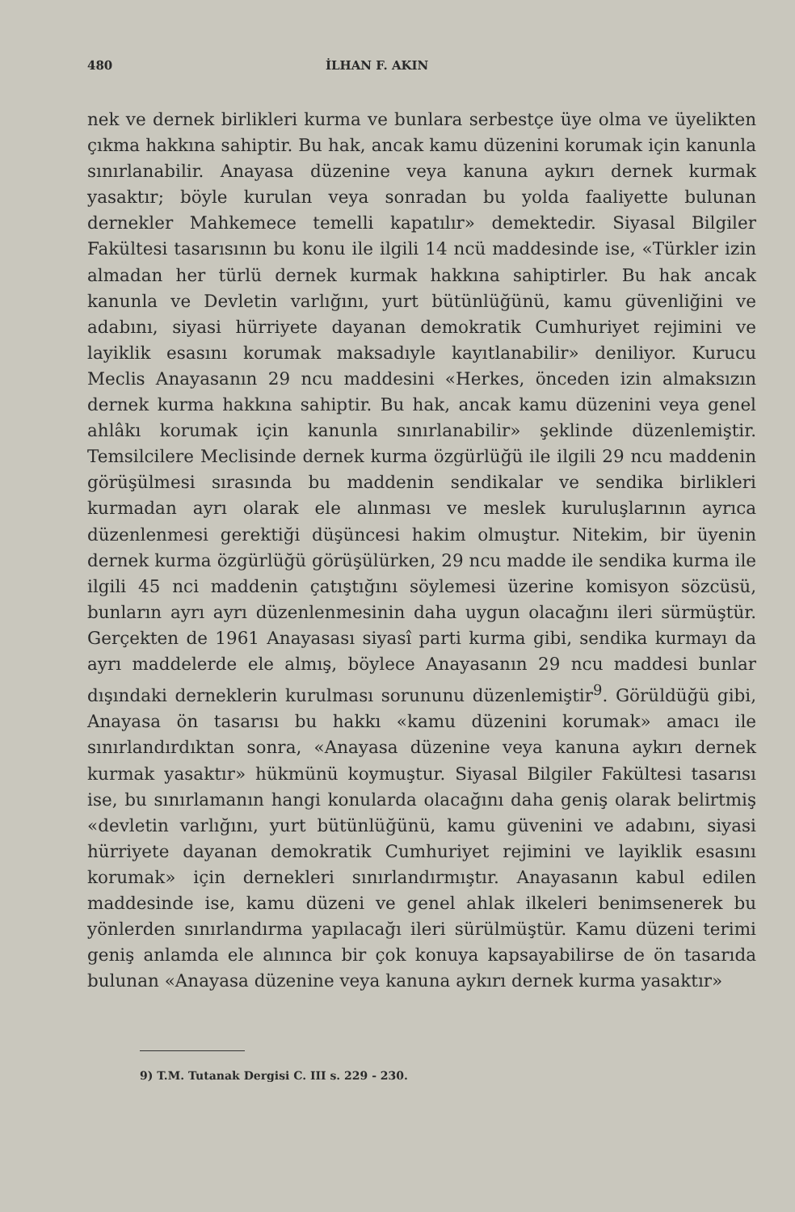480 İLHAN F. AKIN
nek ve dernek birlikleri kurma ve bunlara serbestçe üye olma ve üyelikten çıkma hakkına sahiptir. Bu hak, ancak kamu düzenini korumak için kanunla sınırlanabilir. Anayasa düzenine veya kanuna aykırı dernek kurmak yasaktır; böyle kurulan veya sonradan bu yolda faaliyette bulunan dernekler Mahkemece temelli kapatılır» demektedir. Siyasal Bilgiler Fakültesi tasarısının bu konu ile ilgili 14 ncü maddesinde ise, «Türkler izin almadan her türlü dernek kurmak hakkına sahiptirler. Bu hak ancak kanunla ve Devletin varlığını, yurt bütünlüğünü, kamu güvenliğini ve adabını, siyasi hürriyete dayanan demokratik Cumhuriyet rejimini ve layiklik esasını korumak maksadıyle kayıtlanabilir» deniliyor. Kurucu Meclis Anayasanın 29 ncu maddesini «Herkes, önceden izin almaksızın dernek kurma hakkına sahiptir. Bu hak, ancak kamu düzenini veya genel ahlâkı korumak için kanunla sınırlanabilir» şeklinde düzenlemiştir. Temsilcilere Meclisinde dernek kurma özgürlüğü ile ilgili 29 ncu maddenin görüşülmesi sırasında bu maddenin sendikalar ve sendika birlikleri kurmadan ayrı olarak ele alınması ve meslek kuruluşlarının ayrıca düzenlenmesi gerektiği düşüncesi hakim olmuştur. Nitekim, bir üyenin dernek kurma özgürlüğü görüşülürken, 29 ncu madde ile sendika kurma ile ilgili 45 nci maddenin çatıştığını söylemesi üzerine komisyon sözcüsü, bunların ayrı ayrı düzenlenmesinin daha uygun olacağını ileri sürmüştür. Gerçekten de 1961 Anayasası siyasî parti kurma gibi, sendika kurmayı da ayrı maddelerde ele almış, böylece Anayasanın 29 ncu maddesi bunlar dışındaki derneklerin kurulması sorununu düzenlemiştir<sup>9</sup>. Görüldüğü gibi, Anayasa ön tasarısı bu hakkı «kamu düzenini korumak» amacı ile sınırlandırdıktan sonra, «Anayasa düzenine veya kanuna aykırı dernek kurmak yasaktır» hükmünü koymuştur. Siyasal Bilgiler Fakültesi tasarısı ise, bu sınırlamanın hangi konularda olacağını daha geniş olarak belirtmiş «devletin varlığını, yurt bütünlüğünü, kamu güvenini ve adabını, siyasi hürriyete dayanan demokratik Cumhuriyet rejimini ve layiklik esasını korumak» için dernekleri sınırlandırmıştır. Anayasanın kabul edilen maddesinde ise, kamu düzeni ve genel ahlak ilkeleri benimsenerek bu yönlerden sınırlandırma yapılacağı ileri sürülmüştür. Kamu düzeni terimi geniş anlamda ele alınınca bir çok konuya kapsayabilirse de ön tasarıda bulunan «Anayasa düzenine veya kanuna aykırı dernek kurma yasaktır»
9) T.M. Tutanak Dergisi C. III s. 229 - 230.